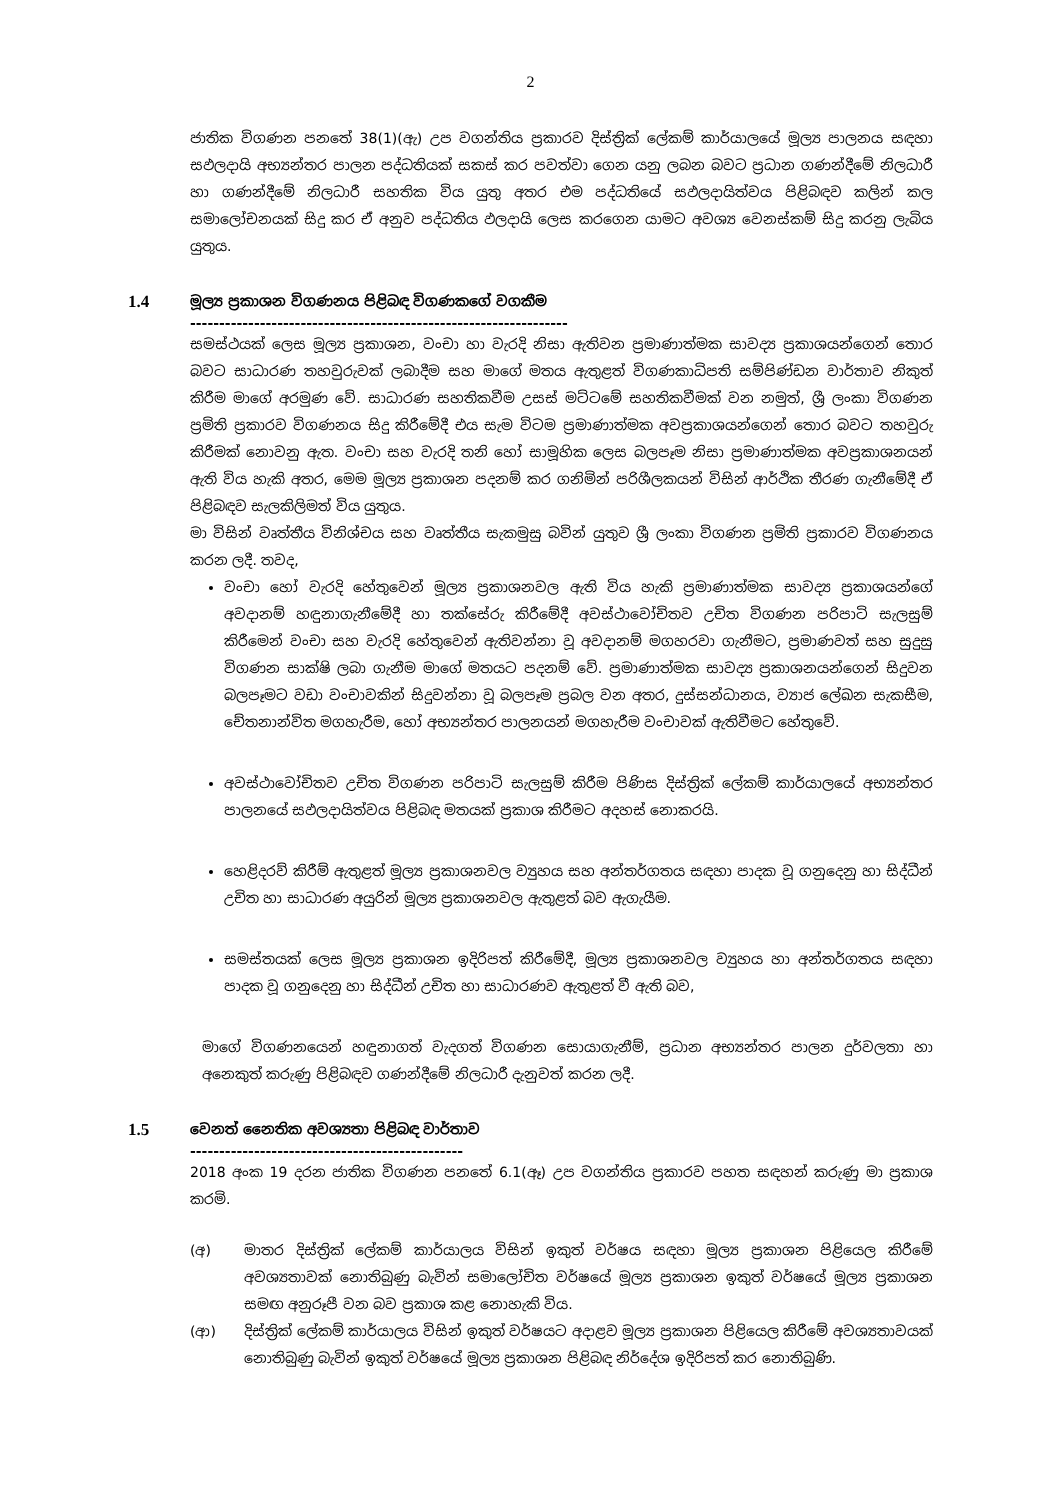2
ජාතික විගණන පනතේ 38(1)(ඇ) උප වගන්තිය ප්‍රකාරව දිස්ත්‍රික් ලේකම් කාර්යාලයේ මූල්‍ය පාලනය සඳහා සඵලදායි අභ්‍යන්තර පාලන පද්ධතියක් සකස් කර පවත්වා ගෙන යනු ලබන බවට ප්‍රධාන ගණන්දීමේ නිලධාරී හා ගණන්දීමේ නිලධාරී සහතික විය යුතු අතර එම පද්ධතියේ සඵලදායිත්වය පිළිබඳව කලින් කල සමාලෝචනයක් සිදු කර ඒ අනුව පද්ධතිය ඵලදායි ලෙස කරගෙන යාමට අවශ්‍ය වෙනස්කම් සිදු කරනු ලැබිය යුතුය.
1.4 මූල්‍ය ප්‍රකාශන විගණනය පිළිබඳ විගණකගේ වගකීම
-----------------------------------------------------------------
සමස්ථයක් ලෙස මූල්‍ය ප්‍රකාශන, වංචා හා වැරදි නිසා ඇතිවන ප්‍රමාණාත්මක සාවද්‍ය ප්‍රකාශයන්ගෙන් තොර බවට සාධාරණ තහවුරුවක් ලබාදීම සහ මාගේ මතය ඇතුළත් විගණකාධිපති සම්පිණ්ඩන වාර්තාව නිකුත් කිරීම මාගේ අරමුණ වේ. සාධාරණ සහතිකවීම උසස් මට්ටමේ සහතිකවීමක් වන නමුත්, ශ්‍රී ලංකා විගණන ප්‍රමිති ප්‍රකාරව විගණනය සිදු කිරීමේදී එය සැම විටම ප්‍රමාණාත්මක අවප්‍රකාශයන්ගෙන් තොර බවට තහවුරු කිරීමක් නොවනු ඇත. වංචා සහ වැරදි තනි හෝ සාමූහික ලෙස බලපෑම නිසා ප්‍රමාණාත්මක අවප්‍රකාශනයන් ඇති විය හැකි අතර, මෙම මූල්‍ය ප්‍රකාශන පදනම් කර ගනිමින් පරිශීලකයන් විසින් ආර්ථික තීරණ ගැනීමේදී ඒ පිළිබඳව සැලකිලිමත් විය යුතුය.
මා විසින් වෘත්තීය විනිශ්චය සහ වෘත්තීය සැකමුසු බවින් යුතුව ශ්‍රී ලංකා විගණන ප්‍රමිති ප්‍රකාරව විගණනය කරන ලදී. තවද,
වංචා හෝ වැරදි හේතුවෙන් මූල්‍ය ප්‍රකාශනවල ඇති විය හැකි ප්‍රමාණාත්මක සාවද්‍ය ප්‍රකාශයන්ගේ අවදානම් හඳුනාගැනීමේදී හා තක්සේරු කිරීමේදී අවස්ථාවෝචිතව උචිත විගණන පරිපාටි සැලසුම් කිරීමෙන් වංචා සහ වැරදි හේතුවෙන් ඇතිවන්නා වූ අවදානම් මගහරවා ගැනීමට, ප්‍රමාණවත් සහ සුදුසු විගණන සාක්ෂි ලබා ගැනීම මාගේ මතයට පදනම් වේ. ප්‍රමාණාත්මක සාවද්‍ය ප්‍රකාශනයන්ගෙන් සිදුවන බලපෑමට වඩා වංචාවකින් සිදුවන්නා වූ බලපෑම ප්‍රබල වන අතර, දුස්සන්ධානය, ව්‍යාජ ලේඛන සැකසීම, චේතනාන්විත මගහැරීම, හෝ අභ්‍යන්තර පාලනයන් මගහැරීම වංචාවක් ඇතිවීමට හේතුවේ.
අවස්ථාවෝචිතව උචිත විගණන පරිපාටි සැලසුම් කිරීම පිණිස දිස්ත්‍රික් ලේකම් කාර්යාලයේ අභ්‍යන්තර පාලනයේ සඵලදායිත්වය පිළිබඳ මතයක් ප්‍රකාශ කිරීමට අදහස් නොකරයි.
හෙළිදරව් කිරීම් ඇතුළත් මූල්‍ය ප්‍රකාශනවල ව්‍යුහය සහ අන්තර්ගතය සඳහා පාදක වූ ගනුදෙනු හා සිද්ධීන් උචිත හා සාධාරණ අයුරින් මූල්‍ය ප්‍රකාශනවල ඇතුළත් බව ඇගැයීම.
සමස්තයක් ලෙස මූල්‍ය ප්‍රකාශන ඉදිරිපත් කිරීමේදී, මූල්‍ය ප්‍රකාශනවල ව්‍යුහය හා අන්තර්ගතය සඳහා පාදක වූ ගනුදෙනු හා සිද්ධීන් උචිත හා සාධාරණව ඇතුළත් වී ඇති බව,
මාගේ විගණනයෙන් හඳුනාගත් වැදගත් විගණන සොයාගැනීම්, ප්‍රධාන අභ්‍යන්තර පාලන දුර්වලතා හා අනෙකුත් කරුණු පිළිබඳව ගණන්දීමේ නිලධාරී දැනුවත් කරන ලදී.
1.5 වෙනත් නෛතික අවශ්‍යතා පිළිබඳ වාර්තාව
-----------------------------------------------
2018 අංක 19 දරන ජාතික විගණන පනතේ 6.1(ඈ) උප වගන්තිය ප්‍රකාරව පහත සඳහන් කරුණු මා ප්‍රකාශ කරමි.
(අ) මාතර දිස්ත්‍රික් ලේකම් කාර්යාලය විසින් ඉකුත් වර්ෂය සඳහා මූල්‍ය ප්‍රකාශන පිළියෙල කිරීමේ අවශ්‍යතාවක් නොතිබුණු බැවින් සමාලෝචිත වර්ෂයේ මූල්‍ය ප්‍රකාශන ඉකුත් වර්ෂයේ මූල්‍ය ප්‍රකාශන සමඟ අනුරූපී වන බව ප්‍රකාශ කළ නොහැකි විය.
(ආ) දිස්ත්‍රික් ලේකම් කාර්යාලය විසින් ඉකුත් වර්ෂයට අදාළව මූල්‍ය ප්‍රකාශන පිළියෙල කිරීමේ අවශ්‍යතාවයක් නොතිබුණු බැවින් ඉකුත් වර්ෂයේ මූල්‍ය ප්‍රකාශන පිළිබඳ නිර්දේශ ඉදිරිපත් කර නොතිබුණි.